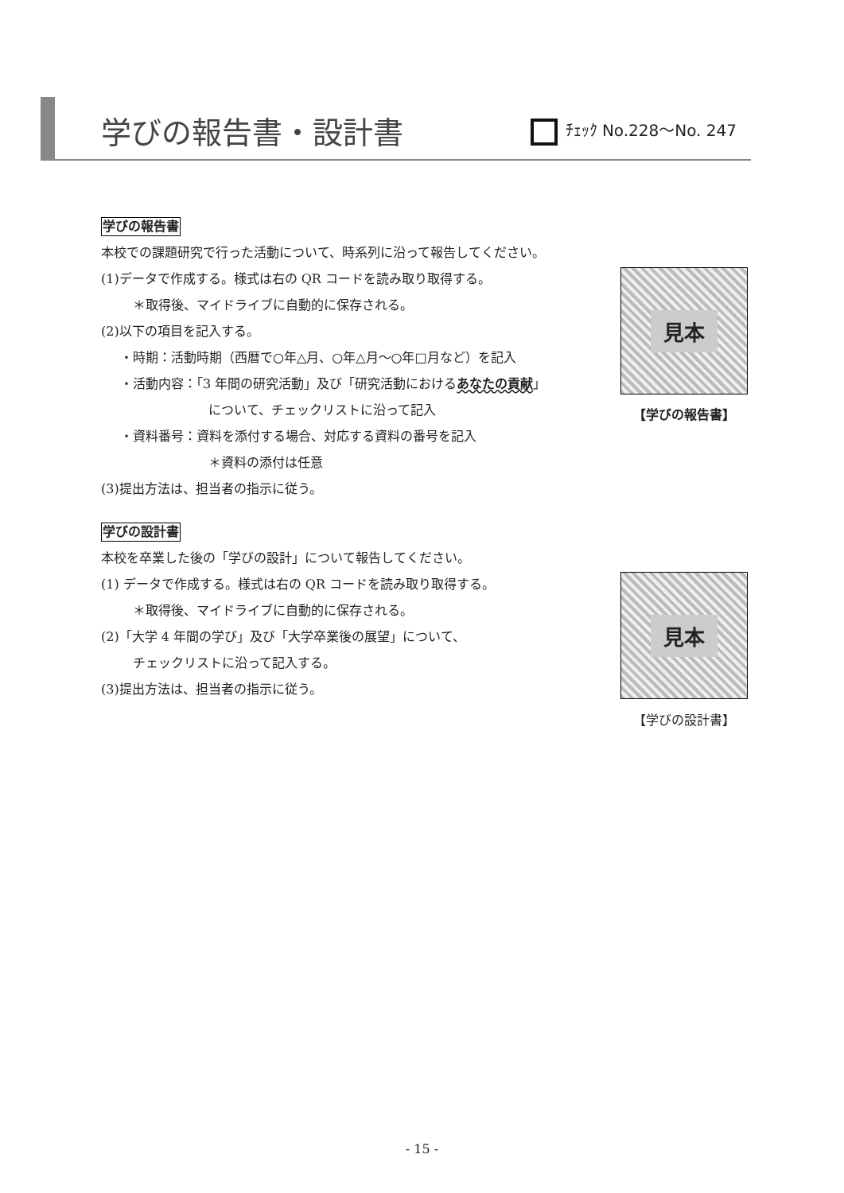学びの報告書・設計書 ﾁｪｯｸ No.228～No. 247
学びの報告書
本校での課題研究で行った活動について、時系列に沿って報告してください。
(1)データで作成する。様式は右の QR コードを読み取り取得する。
＊取得後、マイドライブに自動的に保存される。
(2)以下の項目を記入する。
・時期：活動時期（西暦で○年△月、○年△月～○年□月など）を記入
・活動内容：「3 年間の研究活動」及び「研究活動におけるあなたの貢献」
について、チェックリストに沿って記入
・資料番号：資料を添付する場合、対応する資料の番号を記入
＊資料の添付は任意
(3)提出方法は、担当者の指示に従う。
見本
【学びの報告書】
学びの設計書
本校を卒業した後の「学びの設計」について報告してください。
(1) データで作成する。様式は右の QR コードを読み取り取得する。
＊取得後、マイドライブに自動的に保存される。
(2)「大学 4 年間の学び」及び「大学卒業後の展望」について、
チェックリストに沿って記入する。
(3)提出方法は、担当者の指示に従う。
見本
【学びの設計書】
- 15 -